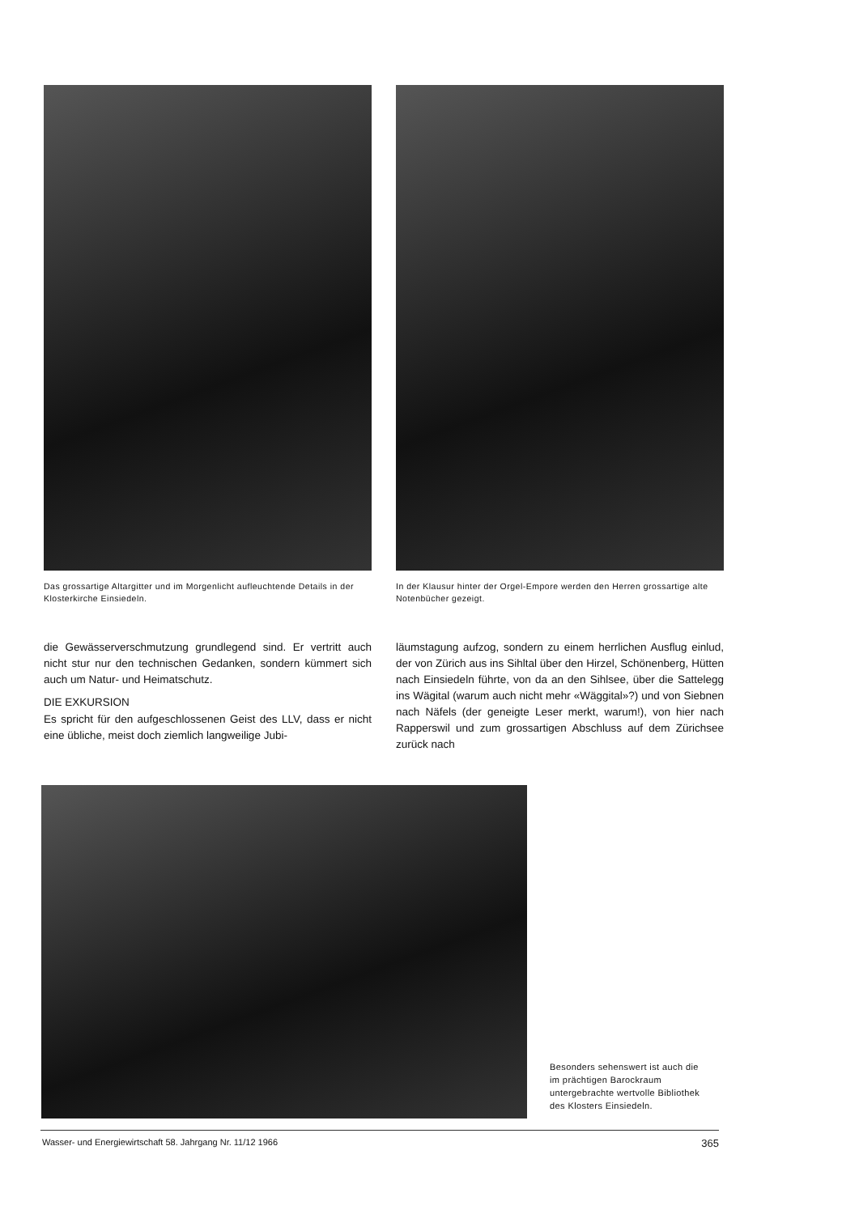Das grossartige Altargitter und im Morgenlicht aufleuchtende Details in der Klosterkirche Einsiedeln.
In der Klausur hinter der Orgel-Empore werden den Herren grossartige alte Notenbücher gezeigt.
die Gewässerverschmutzung grundlegend sind. Er vertritt auch nicht stur nur den technischen Gedanken, sondern kümmert sich auch um Natur- und Heimatschutz.
DIE EXKURSION
Es spricht für den aufgeschlossenen Geist des LLV, dass er nicht eine übliche, meist doch ziemlich langweilige Jubi-
läumstagung aufzog, sondern zu einem herrlichen Ausflug einlud, der von Zürich aus ins Sihltal über den Hirzel, Schönenberg, Hütten nach Einsiedeln führte, von da an den Sihlsee, über die Sattelegg ins Wägital (warum auch nicht mehr «Wäggital»?) und von Siebnen nach Näfels (der geneigte Leser merkt, warum!), von hier nach Rapperswil und zum grossartigen Abschluss auf dem Zürichsee zurück nach
Besonders sehenswert ist auch die
im prächtigen Barockraum
untergebrachte wertvolle Bibliothek
des Klosters Einsiedeln.
Wasser- und Energiewirtschaft 58. Jahrgang Nr. 11/12 1966 365